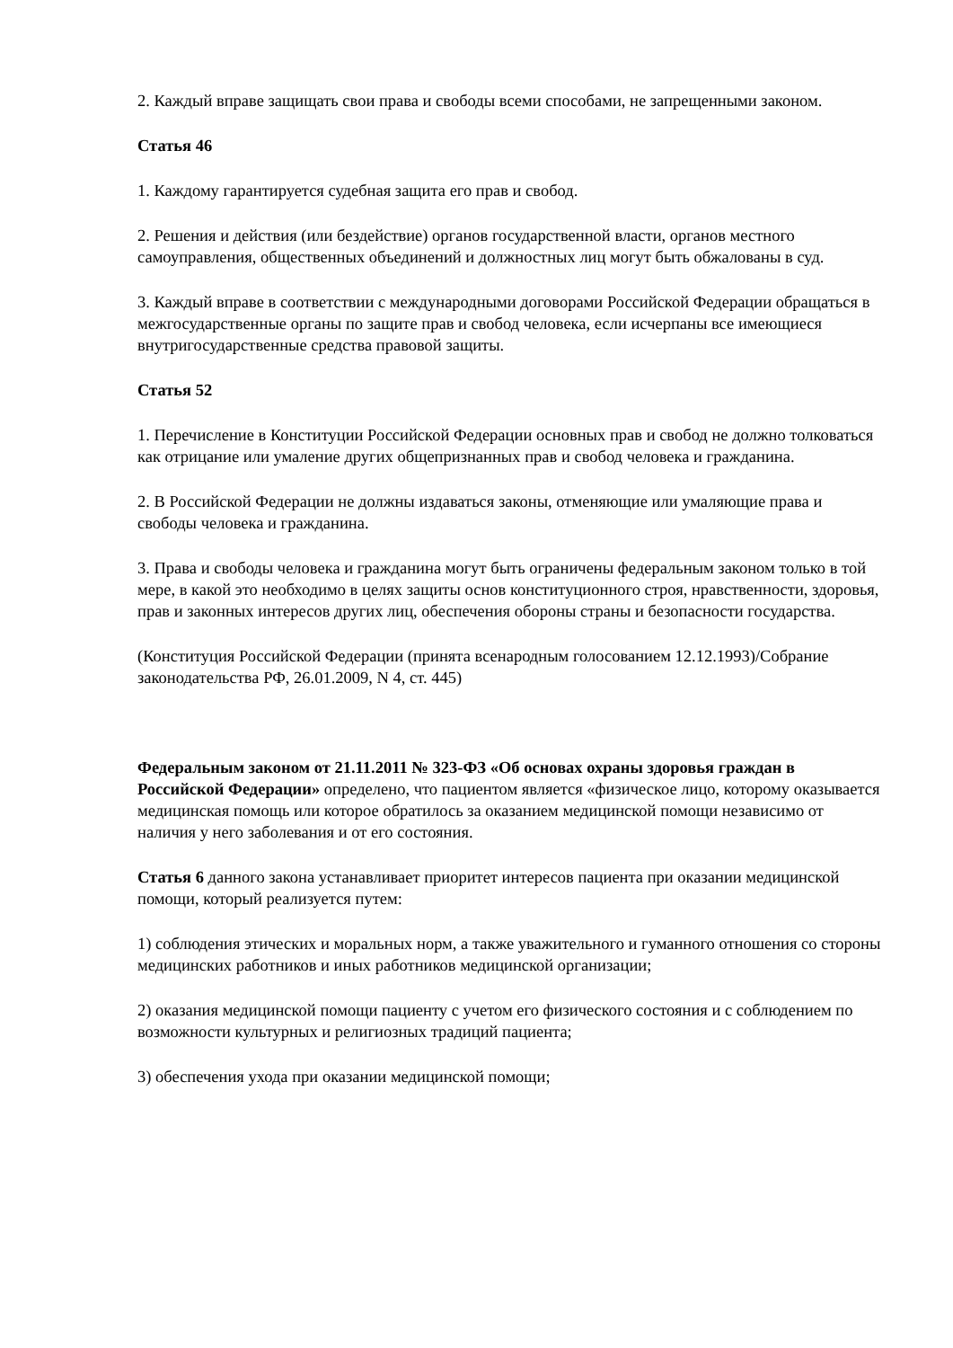2. Каждый вправе защищать свои права и свободы всеми способами, не запрещенными законом.
Статья 46
1. Каждому гарантируется судебная защита его прав и свобод.
2. Решения и действия (или бездействие) органов государственной власти, органов местного самоуправления, общественных объединений и должностных лиц могут быть обжалованы в суд.
3. Каждый вправе в соответствии с международными договорами Российской Федерации обращаться в межгосударственные органы по защите прав и свобод человека, если исчерпаны все имеющиеся внутригосударственные средства правовой защиты.
Статья 52
1. Перечисление в Конституции Российской Федерации основных прав и свобод не должно толковаться как отрицание или умаление других общепризнанных прав и свобод человека и гражданина.
2. В Российской Федерации не должны издаваться законы, отменяющие или умаляющие права и свободы человека и гражданина.
3. Права и свободы человека и гражданина могут быть ограничены федеральным законом только в той мере, в какой это необходимо в целях защиты основ конституционного строя, нравственности, здоровья, прав и законных интересов других лиц, обеспечения обороны страны и безопасности государства.
(Конституция Российской Федерации (принята всенародным голосованием 12.12.1993)/Собрание законодательства РФ, 26.01.2009, N 4, ст. 445)
Федеральным законом от 21.11.2011 № 323-ФЗ «Об основах охраны здоровья граждан в Российской Федерации» определено, что пациентом является «физическое лицо, которому оказывается медицинская помощь или которое обратилось за оказанием медицинской помощи независимо от наличия у него заболевания и от его состояния.
Статья 6 данного закона устанавливает приоритет интересов пациента при оказании медицинской помощи, который реализуется путем:
1) соблюдения этических и моральных норм, а также уважительного и гуманного отношения со стороны медицинских работников и иных работников медицинской организации;
2) оказания медицинской помощи пациенту с учетом его физического состояния и с соблюдением по возможности культурных и религиозных традиций пациента;
3) обеспечения ухода при оказании медицинской помощи;